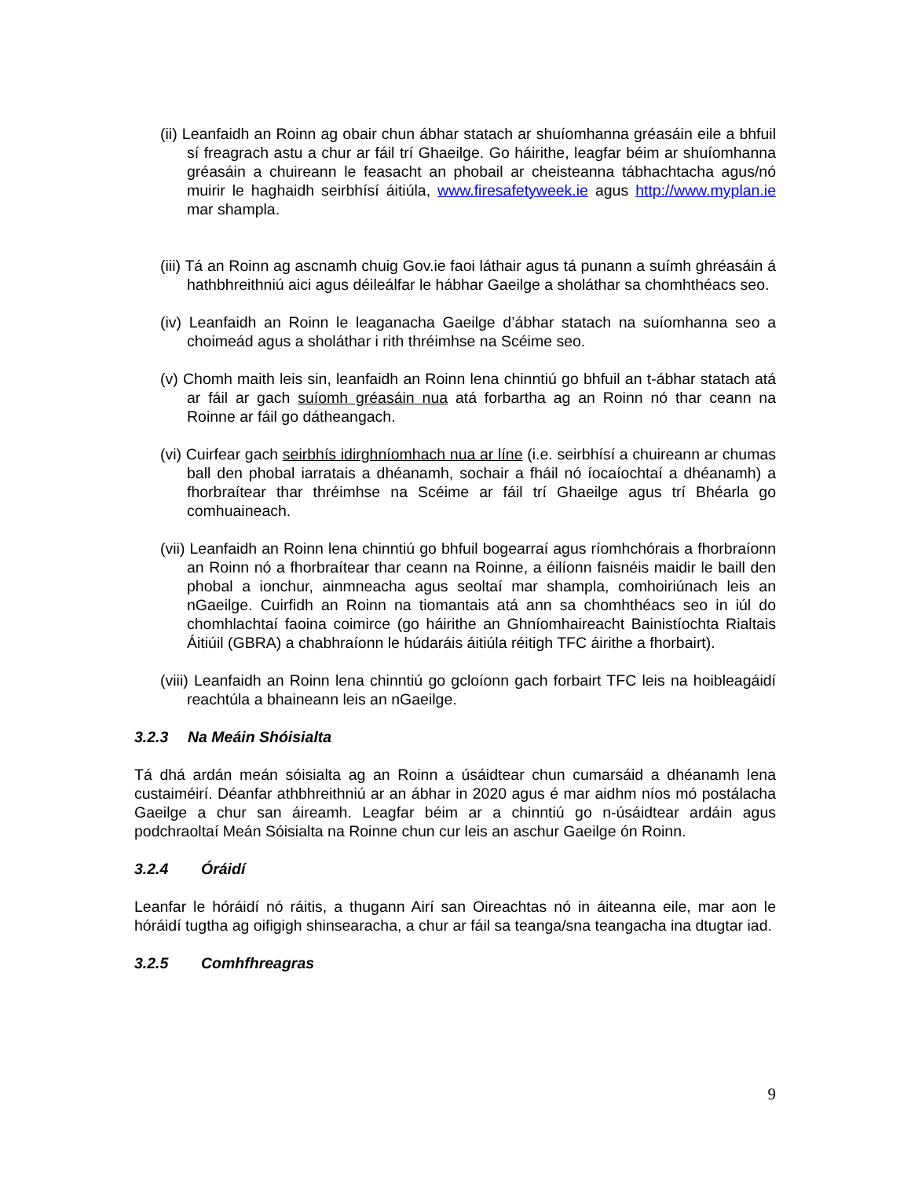(ii) Leanfaidh an Roinn ag obair chun ábhar statach ar shuíomhanna gréasáin eile a bhfuil sí freagrach astu a chur ar fáil trí Ghaeilge. Go háirithe, leagfar béim ar shuíomhanna gréasáin a chuireann le feasacht an phobail ar cheisteanna tábhachtacha agus/nó muirir le haghaidh seirbhísí áitiúla, www.firesafetyweek.ie agus http://www.myplan.ie mar shampla.
(iii) Tá an Roinn ag ascnamh chuig Gov.ie faoi láthair agus tá punann a suímh ghréasáin á hathbhreithniú aici agus déileálfar le hábhar Gaeilge a sholáthar sa chomhthéacs seo.
(iv) Leanfaidh an Roinn le leaganacha Gaeilge d’ábhar statach na suíomhanna seo a choimeád agus a sholáthar i rith thréimhse na Scéime seo.
(v) Chomh maith leis sin, leanfaidh an Roinn lena chinntiú go bhfuil an t-ábhar statach atá ar fáil ar gach suíomh gréasáin nua atá forbartha ag an Roinn nó thar ceann na Roinne ar fáil go dátheangach.
(vi) Cuirfear gach seirbhís idirghníomhach nua ar líne (i.e. seirbhísí a chuireann ar chumas ball den phobal iarratais a dhéanamh, sochair a fháil nó íocaíochtaí a dhéanamh) a fhorbraítear thar thréimhse na Scéime ar fáil trí Ghaeilge agus trí Bhéarla go comhuaineach.
(vii) Leanfaidh an Roinn lena chinntiú go bhfuil bogearraí agus ríomhchórais a fhorbraíonn an Roinn nó a fhorbraítear thar ceann na Roinne, a éilíonn faisnéis maidir le baill den phobal a ionchur, ainmneacha agus seoltaí mar shampla, comhoiriúnach leis an nGaeilge. Cuirfidh an Roinn na tiomantais atá ann sa chomhthéacs seo in iúl do chomhlachtaí faoina coimirce (go háirithe an Ghníomhaireacht Bainistíochta Rialtais Áitiúil (GBRA) a chabhraíonn le húdaráis áitiúla réitigh TFC áirithe a fhorbairt).
(viii) Leanfaidh an Roinn lena chinntiú go gcloíonn gach forbairt TFC leis na hoibleagáidí reachtúla a bhaineann leis an nGaeilge.
3.2.3 Na Meáin Shóisialta
Tá dhá ardán meán sóisialta ag an Roinn a úsáidtear chun cumarsáid a dhéanamh lena custaiméirí. Déanfar athbhreithniú ar an ábhar in 2020 agus é mar aidhm níos mó postálacha Gaeilge a chur san áireamh. Leagfar béim ar a chinntiú go n-úsáidtear ardáin agus podchraoltaí Meán Sóisialta na Roinne chun cur leis an aschur Gaeilge ón Roinn.
3.2.4 Óráidí
Leanfar le hóráidí nó ráitis, a thugann Airí san Oireachtas nó in áiteanna eile, mar aon le hóráidí tugtha ag oifigigh shinsearacha, a chur ar fáil sa teanga/sna teangacha ina dtugtar iad.
3.2.5 Comhfhreagras
9